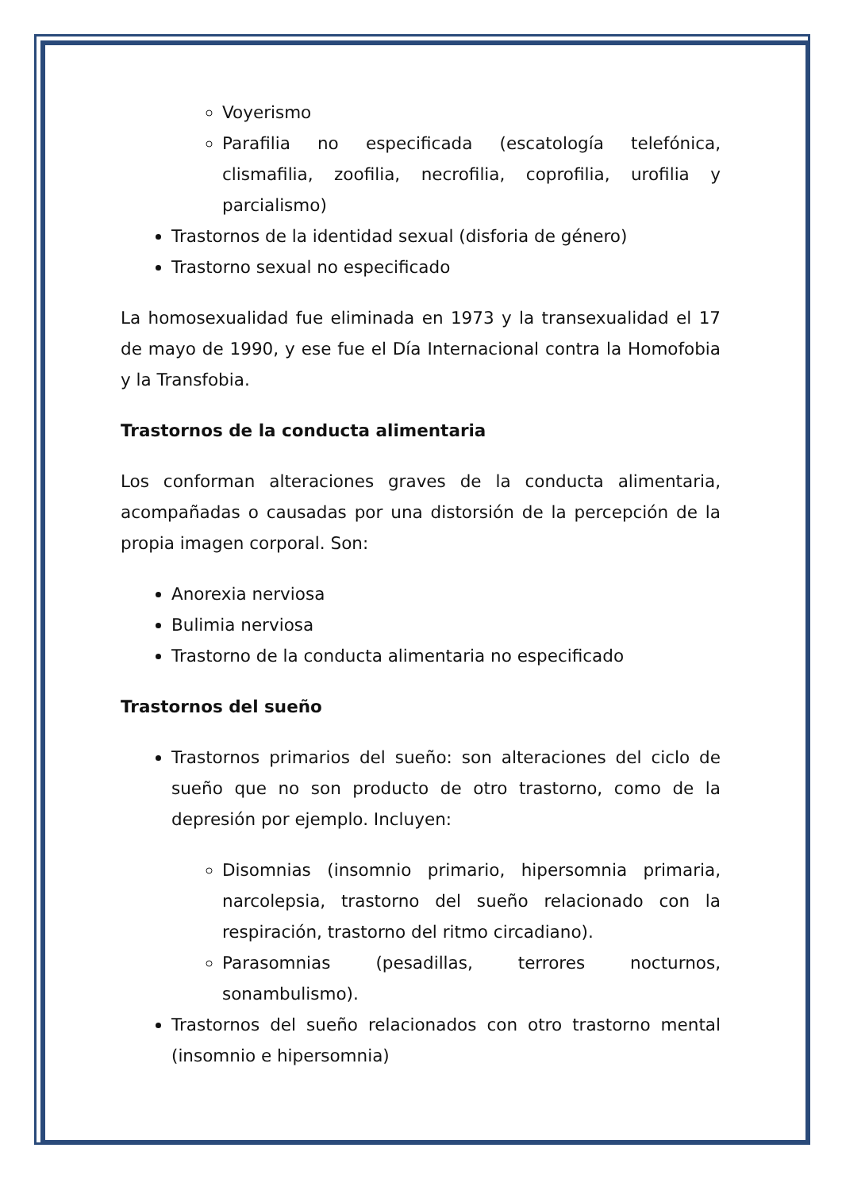Voyerismo
Parafilia no especificada (escatología telefónica, clismafilia, zoofilia, necrofilia, coprofilia, urofilia y parcialismo)
Trastornos de la identidad sexual (disforia de género)
Trastorno sexual no especificado
La homosexualidad fue eliminada en 1973 y la transexualidad el 17 de mayo de 1990, y ese fue el Día Internacional contra la Homofobia y la Transfobia.
Trastornos de la conducta alimentaria
Los conforman alteraciones graves de la conducta alimentaria, acompañadas o causadas por una distorsión de la percepción de la propia imagen corporal. Son:
Anorexia nerviosa
Bulimia nerviosa
Trastorno de la conducta alimentaria no especificado
Trastornos del sueño
Trastornos primarios del sueño: son alteraciones del ciclo de sueño que no son producto de otro trastorno, como de la depresión por ejemplo. Incluyen:
Disomnias (insomnio primario, hipersomnia primaria, narcolepsia, trastorno del sueño relacionado con la respiración, trastorno del ritmo circadiano).
Parasomnias (pesadillas, terrores nocturnos, sonambulismo).
Trastornos del sueño relacionados con otro trastorno mental (insomnio e hipersomnia)